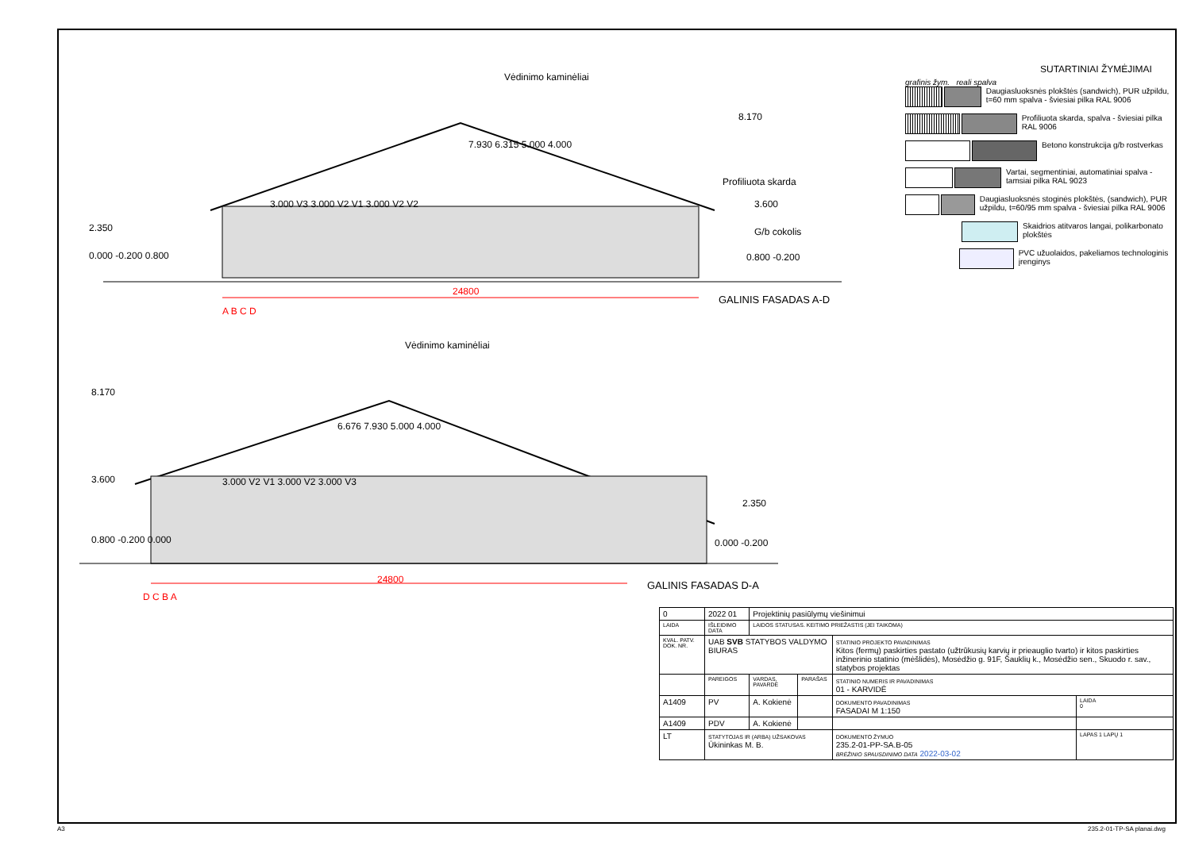Vėdinimo kaminėliai
8.170
7.930 6.315 5.000 4.000
Profiliuota skarda
3.600
3.000 V3 3.000 V2 V1 3.000 V2 V2
G/b cokolis
2.350
0.000 -0.200 0.800 0.800 -0.200
24800
A B C D
GALINIS FASADAS A-D
Vėdinimo kaminėliai
8.170
6.676 7.930 5.000 4.000
3.600 3.000 V2 V1 3.000 V2 3.000 V3
2.350
0.800 -0.200 0.000 0.000 -0.200
24800
D C B A
GALINIS FASADAS D-A
SUTARTINIAI ŽYMĖJIMAI
grafinis žym. reali spalva
Daugiasluoksnės plokštės (sandwich), PUR užpildu, t=60 mm spalva - šviesiai pilka RAL 9006
Profiliuota skarda, spalva - šviesiai pilka RAL 9006
Betono konstrukcija g/b rostverkas
Vartai, segmentiniai, automatiniai spalva - tamsiai pilka RAL 9023
Daugiasluoksnės stoginės plokštės, (sandwich), PUR užpildu, t=60/95 mm spalva - šviesiai pilka RAL 9006
Skaidrios atitvaros langai, polikarbonato plokštės
PVC užuolaidos, pakeliamos technologinis įrenginys
| 0 | 2022 01 | Projektinių pasiūlymų viešinimui | | | |
| LAIDA | IŠLEIDIMO DATA | LAIDOS STATUSAS. KEITIMO PRIEŽASTIS (JEI TAIKOMA) | | | |
| KVAL. PATV. DOK. NR. | UAB SVB STATYBOS VALDYMO BIURAS | | | STATINIO PROJEKTO PAVADINIMAS Kitos (fermų) paskirties pastato (užtrūkusių karvių ir prieauglio tvarto) ir kitos paskirties inžinerinio statinio (mėšlidės), Mosėdžio g. 91F, Šauklių k., Mosėdžio sen., Skuodo r. sav., statybos projektas | |
| | PAREIGOS | VARDAS, PAVARDĖ | PARAŠAS | STATINIO NUMERIS IR PAVADINIMAS 01 - KARVIDĖ | |
| A1409 | PV | A. Kokienė | | DOKUMENTO PAVADINIMAS FASADAI M 1:150 | LAIDA 0 |
| A1409 | PDV | A. Kokienė | | | |
| LT | STATYTOJAS IR (ARBA) UŽSAKOVAS Ūkininkas M. B. | | | DOKUMENTO ŽYMUO 235.2-01-PP-SA.B-05 BRĖŽINIO SPAUSDINIMO DATA 2022-03-02 | LAPAS 1 LAPŲ 1 |
A3 235.2-01-TP-SA planai.dwg